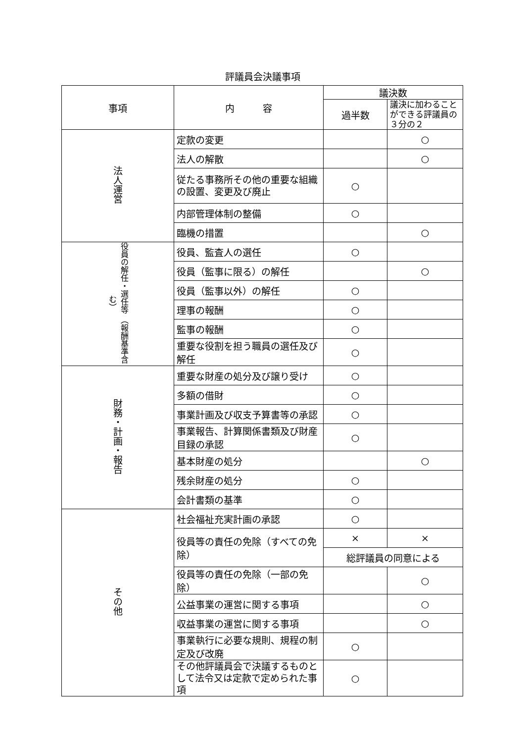評議員会決議事項
| 事項 | 内 容 | 議決数 | |
| --- | --- | --- | --- |
| | | 過半数 | 議決に加わることができる評議員の３分の２ |
| 法人運営 | 定款の変更 | | ○ |
| | 法人の解散 | | ○ |
| | 従たる事務所その他の重要な組織の設置、変更及び廃止 | ○ | |
| | 内部管理体制の整備 | ○ | |
| | 臨機の措置 | | ○ |
| 役員の解任・選任等 （報酬基準含む） | 役員、監査人の選任 | ○ | |
| | 役員（監事に限る）の解任 | | ○ |
| | 役員（監事以外）の解任 | ○ | |
| | 理事の報酬 | ○ | |
| | 監事の報酬 | ○ | |
| | 重要な役割を担う職員の選任及び解任 | ○ | |
| 財務・計画・報告 | 重要な財産の処分及び譲り受け | ○ | |
| | 多額の借財 | ○ | |
| | 事業計画及び収支予算書等の承認 | ○ | |
| | 事業報告、計算関係書類及び財産目録の承認 | ○ | |
| | 基本財産の処分 | | ○ |
| | 残余財産の処分 | ○ | |
| | 会計書類の基準 | ○ | |
| その他 | 社会福祉充実計画の承認 | ○ | |
| | 役員等の責任の免除（すべての免除） | × | × |
| | | 総評議員の同意による | |
| | 役員等の責任の免除（一部の免除） | | ○ |
| | 公益事業の運営に関する事項 | | ○ |
| | 収益事業の運営に関する事項 | | ○ |
| | 事業執行に必要な規則、規程の制定及び改廃 | ○ | |
| | その他評議員会で決議するものとして法令又は定款で定められた事項 | ○ | |